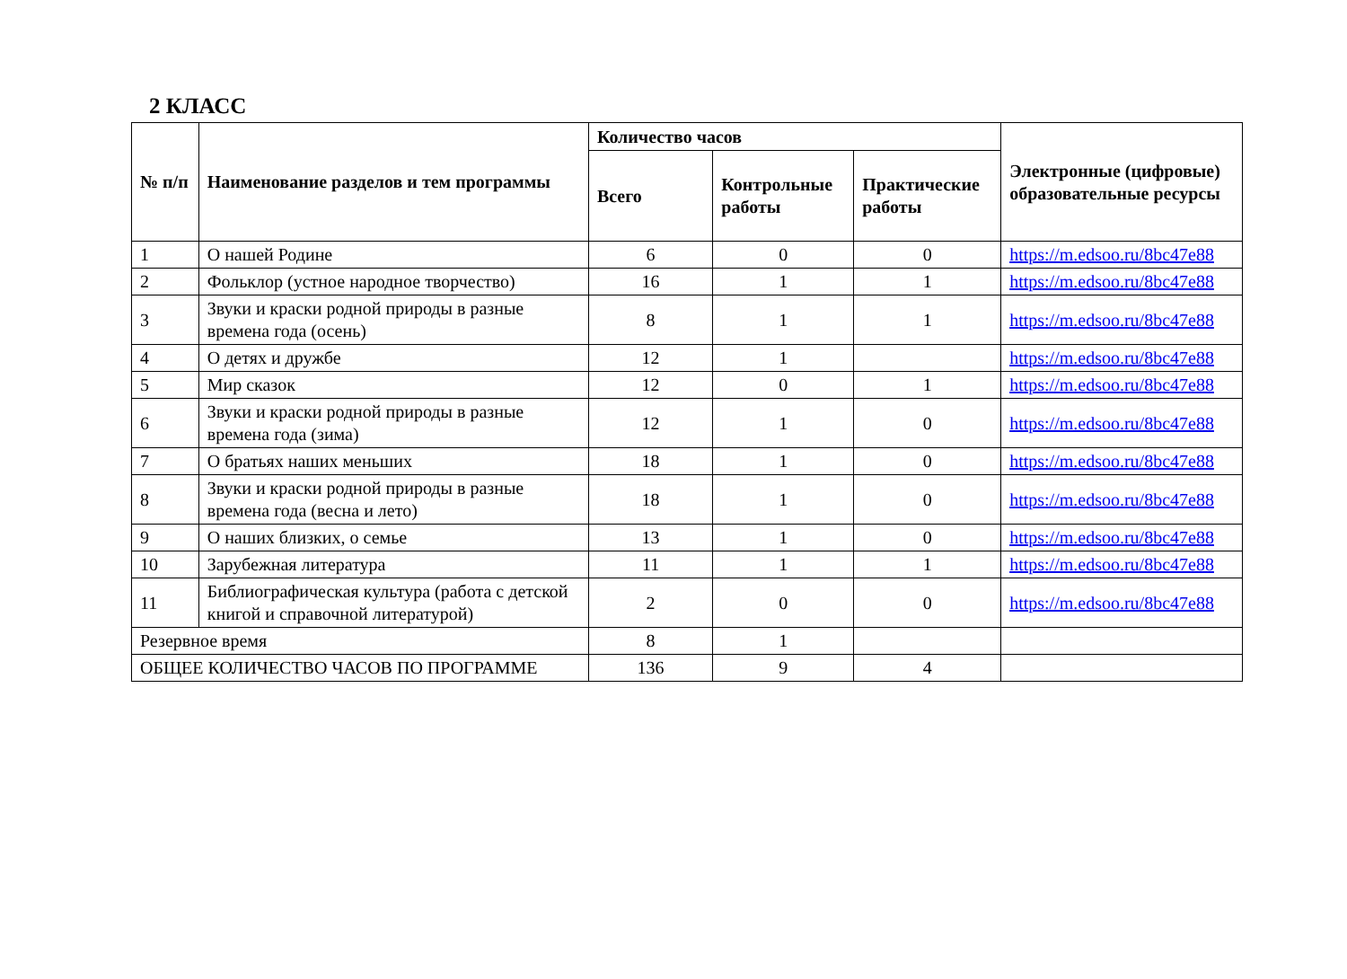2 КЛАСС
| № п/п | Наименование разделов и тем программы | Количество часов | | | Электронные (цифровые) образовательные ресурсы |
| --- | --- | --- | --- | --- | --- |
| | | Всего | Контрольные работы | Практические работы | |
| 1 | О нашей Родине | 6 | 0 | 0 | https://m.edsoo.ru/8bc47e88 |
| 2 | Фольклор (устное народное творчество) | 16 | 1 | 1 | https://m.edsoo.ru/8bc47e88 |
| 3 | Звуки и краски родной природы в разные времена года (осень) | 8 | 1 | 1 | https://m.edsoo.ru/8bc47e88 |
| 4 | О детях и дружбе | 12 | 1 | | https://m.edsoo.ru/8bc47e88 |
| 5 | Мир сказок | 12 | 0 | 1 | https://m.edsoo.ru/8bc47e88 |
| 6 | Звуки и краски родной природы в разные времена года (зима) | 12 | 1 | 0 | https://m.edsoo.ru/8bc47e88 |
| 7 | О братьях наших меньших | 18 | 1 | 0 | https://m.edsoo.ru/8bc47e88 |
| 8 | Звуки и краски родной природы в разные времена года (весна и лето) | 18 | 1 | 0 | https://m.edsoo.ru/8bc47e88 |
| 9 | О наших близких, о семье | 13 | 1 | 0 | https://m.edsoo.ru/8bc47e88 |
| 10 | Зарубежная литература | 11 | 1 | 1 | https://m.edsoo.ru/8bc47e88 |
| 11 | Библиографическая культура (работа с детской книгой и справочной литературой) | 2 | 0 | 0 | https://m.edsoo.ru/8bc47e88 |
| Резервное время | | 8 | 1 | | |
| ОБЩЕЕ КОЛИЧЕСТВО ЧАСОВ ПО ПРОГРАММЕ | | 136 | 9 | 4 | |